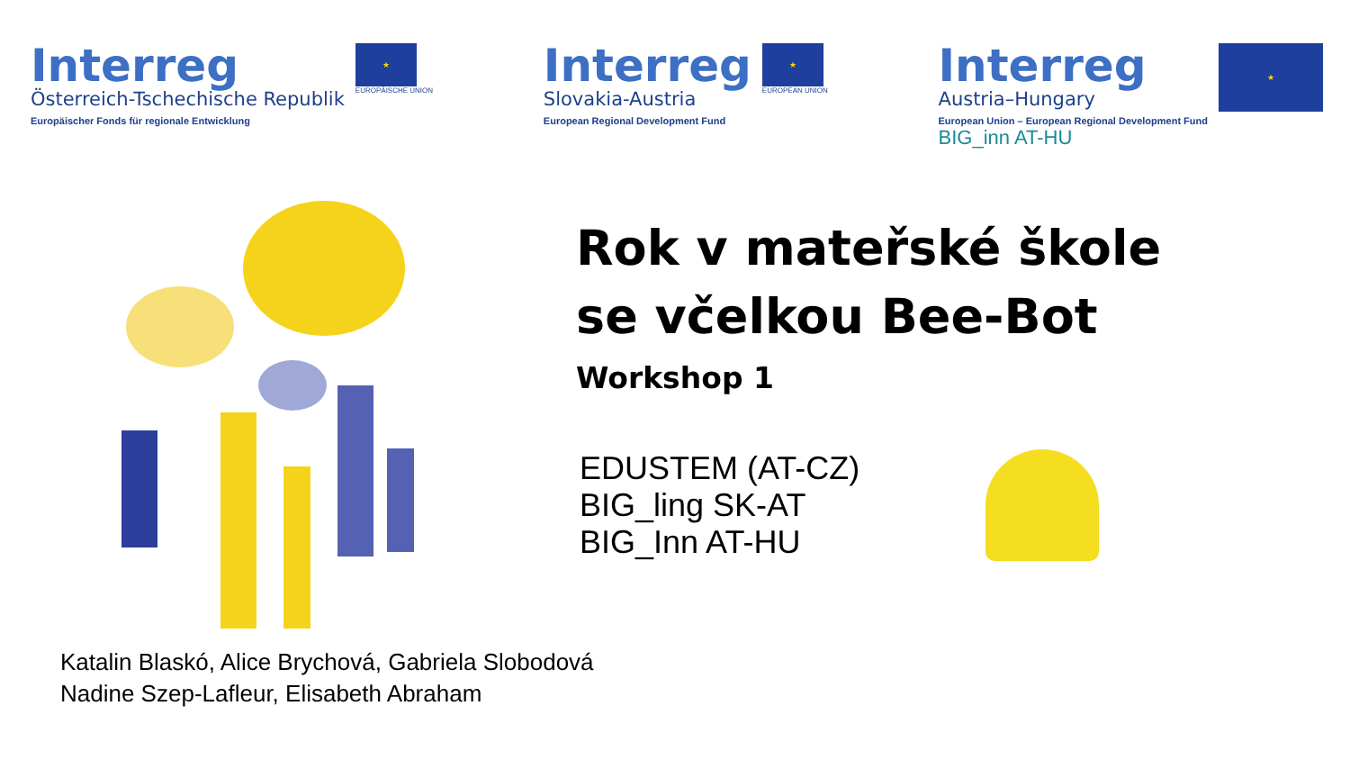Interreg
Österreich-Tschechische Republik
Europäischer Fonds für regionale Entwicklung
★
EUROPÄISCHE UNION
Interreg
Slovakia-Austria
European Regional Development Fund
★
EUROPEAN UNION
Interreg
Austria–Hungary
European Union – European Regional Development Fund
BIG_inn AT-HU
★
Rok v mateřské škole
se včelkou Bee-Bot
Workshop 1
EDUSTEM (AT-CZ)
BIG_ling SK-AT
BIG_Inn AT-HU
Katalin Blaskó, Alice Brychová, Gabriela Slobodová
Nadine Szep-Lafleur, Elisabeth Abraham